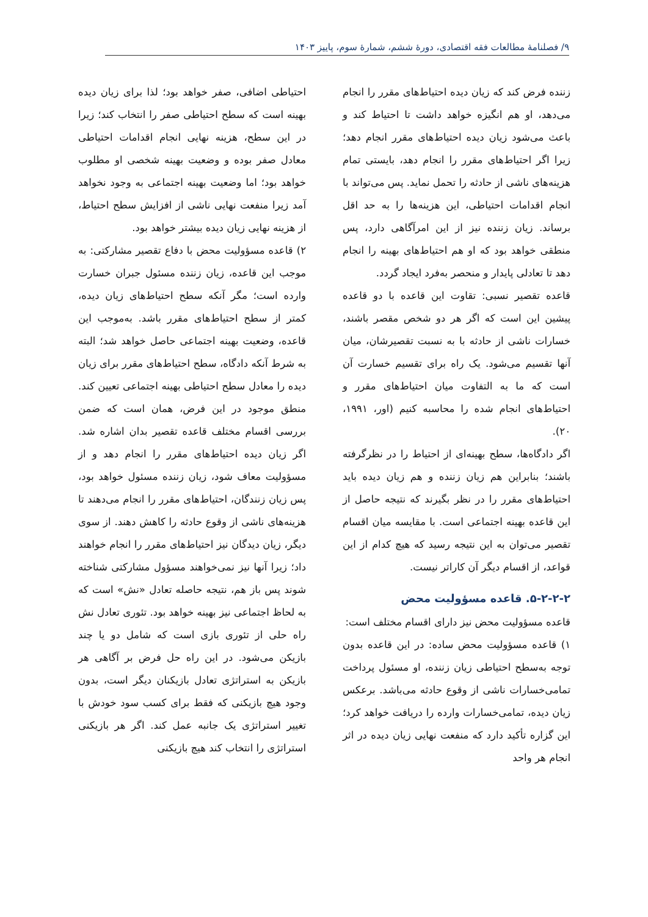۹/ فصلنامهٔ مطالعات فقه اقتصادی، دورهٔ ششم، شمارهٔ سوم، پاییز ۱۴۰۳
زننده فرض کند که زیان دیده احتیاط‌های مقرر را انجام می‌دهد، او هم انگیزه خواهد داشت تا احتیاط کند و باعث می‌شود زیان دیده احتیاط‌های مقرر انجام دهد؛ زیرا اگر احتیاط‌های مقرر را انجام دهد، بایستی تمام هزینه‌های ناشی از حادثه را تحمل نماید. پس می‌تواند با انجام اقدامات احتیاطی، این هزینه‌ها را به حد اقل برساند. زیان زننده نیز از این امرآگاهی دارد، پس منطقی خواهد بود که او هم احتیاط‌های بهینه را انجام دهد تا تعادلی پایدار و منحصر به‌فرد ایجاد گردد.
قاعده تقصیر نسبی: تقاوت این قاعده با دو قاعده پیشین این است که اگر هر دو شخص مقصر باشند، خسارات ناشی از حادثه با به نسبت تقصیرشان، میان آنها تقسیم می‌شود. یک راه برای تقسیم خسارت آن است که ما به التفاوت میان احتیاط‌های مقرر و احتیاط‌های انجام شده را محاسبه کنیم (اور، ۱۹۹۱، ۲۰).
اگر دادگاه‌ها، سطح بهینه‌ای از احتیاط را در نظرگرفته باشند؛ بنابراین هم زیان زننده و هم زیان دیده باید احتیاط‌های مقرر را در نظر بگیرند که نتیجه حاصل از این قاعده بهینه اجتماعی است. با مقایسه میان اقسام تقصیر می‌توان به این نتیجه رسید که هیچ کدام از این قواعد، از اقسام دیگر آن کاراتر نیست.
۵-۲-۲-۲. قاعده مسؤولیت محض
قاعده مسؤولیت محض نیز دارای اقسام مختلف است:
۱) قاعده مسؤولیت محض ساده: در این قاعده بدون توجه به‌سطح احتیاطی زیان زننده، او مسئول پرداخت تمامی‌خسارات ناشی از وقوع حادثه می‌باشد. برعکس زیان دیده، تمامی‌خسارات وارده را دریافت خواهد کرد؛ این گزاره تأکید دارد که منفعت نهایی زیان دیده در اثر انجام هر واحد
احتیاطی اضافی، صفر خواهد بود؛ لذا برای زیان دیده بهینه است که سطح احتیاطی صفر را انتخاب کند؛ زیرا در این سطح، هزینه نهایی انجام اقدامات احتیاطی معادل صفر بوده و وضعیت بهینه شخصی او مطلوب خواهد بود؛ اما وضعیت بهینه اجتماعی به وجود نخواهد آمد زیرا منفعت نهایی ناشی از افزایش سطح احتیاط، از هزینه نهایی زیان دیده بیشتر خواهد بود.
۲) قاعده مسؤولیت محض با دفاع تقصیر مشارکتی: به موجب این قاعده، زیان زننده مسئول جبران خسارت وارده است؛ مگر آنکه سطح احتیاط‌های زیان دیده، کمتر از سطح احتیاط‌های مقرر باشد. به‌موجب این قاعده، وضعیت بهینه اجتماعی حاصل خواهد شد؛ البته به شرط آنکه دادگاه، سطح احتیاط‌های مقرر برای زیان دیده را معادل سطح احتیاطی بهینه اجتماعی تعیین کند. منطق موجود در این فرض، همان است که ضمن بررسی اقسام مختلف قاعده تقصیر بدان اشاره شد. اگر زیان دیده احتیاط‌های مقرر را انجام دهد و از مسؤولیت معاف شود، زیان زننده مسئول خواهد بود، پس زیان زنندگان، احتیاط‌های مقرر را انجام می‌دهند تا هزینه‌های ناشی از وقوع حادثه را کاهش دهند. از سوی دیگر، زیان دیدگان نیز احتیاط‌های مقرر را انجام خواهند داد؛ زیرا آنها نیز نمی‌خواهند مسؤول مشارکتی شناخته شوند پس باز هم، نتیجه حاصله تعادل «نش» است که به لحاظ اجتماعی نیز بهینه خواهد بود. تئوری تعادل نش راه حلی از تئوری بازی است که شامل دو یا چند بازیکن می‌شود. در این راه حل فرض بر آگاهی هر بازیکن به استراتژی تعادل بازیکنان دیگر است، بدون وجود هیچ بازیکنی که فقط برای کسب سود خودش با تغییر استراتژی یک جانبه عمل کند. اگر هر بازیکنی استراتژی را انتخاب کند هیچ بازیکنی